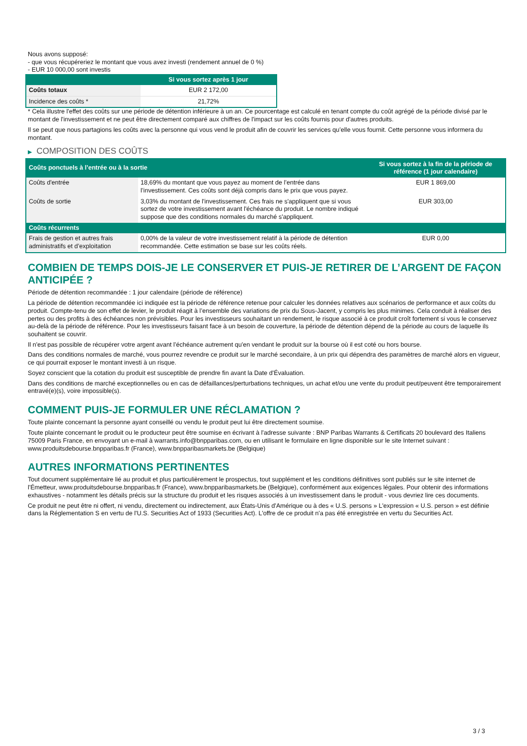Nous avons supposé:
- que vous récupéreriez le montant que vous avez investi (rendement annuel de 0 %)
- EUR 10 000,00 sont investis
| | Si vous sortez après 1 jour |
| --- | --- |
| Coûts totaux | EUR 2 172,00 |
| Incidence des coûts * | 21,72% |
* Cela illustre l'effet des coûts sur une période de détention inférieure à un an. Ce pourcentage est calculé en tenant compte du coût agrégé de la période divisé par le montant de l'investissement et ne peut être directement comparé aux chiffres de l'impact sur les coûts fournis pour d'autres produits.
Il se peut que nous partagions les coûts avec la personne qui vous vend le produit afin de couvrir les services qu’elle vous fournit. Cette personne vous informera du montant.
▶ COMPOSITION DES COÛTS
| Coûts ponctuels à l’entrée ou à la sortie | | Si vous sortez à la fin de la période de référence (1 jour calendaire) |
| --- | --- | --- |
| Coûts d'entrée | 18,69% du montant que vous payez au moment de l’entrée dans l’investissement. Ces coûts sont déjà compris dans le prix que vous payez. | EUR 1 869,00 |
| Coûts de sortie | 3,03% du montant de l'investissement. Ces frais ne s'appliquent que si vous sortez de votre investissement avant l'échéance du produit. Le nombre indiqué suppose que des conditions normales du marché s'appliquent. | EUR 303,00 |
| Coûts récurrents | | |
| Frais de gestion et autres frais administratifs et d’exploitation | 0,00% de la valeur de votre investissement relatif à la période de détention recommandée. Cette estimation se base sur les coûts réels. | EUR 0,00 |
COMBIEN DE TEMPS DOIS-JE LE CONSERVER ET PUIS-JE RETIRER DE L’ARGENT DE FAÇON ANTICIPÉE ?
Période de détention recommandée : 1 jour calendaire (période de référence)
La période de détention recommandée ici indiquée est la période de référence retenue pour calculer les données relatives aux scénarios de performance et aux coûts du produit. Compte-tenu de son effet de levier, le produit réagit à l’ensemble des variations de prix du Sous-Jacent, y compris les plus minimes. Cela conduit à réaliser des pertes ou des profits à des échéances non prévisibles. Pour les investisseurs souhaitant un rendement, le risque associé à ce produit croît fortement si vous le conservez au-delà de la période de référence. Pour les investisseurs faisant face à un besoin de couverture, la période de détention dépend de la période au cours de laquelle ils souhaitent se couvrir.
Il n'est pas possible de récupérer votre argent avant l’échéance autrement qu'en vendant le produit sur la bourse où il est coté ou hors bourse.
Dans des conditions normales de marché, vous pourrez revendre ce produit sur le marché secondaire, à un prix qui dépendra des paramètres de marché alors en vigueur, ce qui pourrait exposer le montant investi à un risque.
Soyez conscient que la cotation du produit est susceptible de prendre fin avant la Date d'Évaluation.
Dans des conditions de marché exceptionnelles ou en cas de défaillances/perturbations techniques, un achat et/ou une vente du produit peut/peuvent être temporairement entravé(e)(s), voire impossible(s).
COMMENT PUIS-JE FORMULER UNE RÉCLAMATION ?
Toute plainte concernant la personne ayant conseillé ou vendu le produit peut lui être directement soumise.
Toute plainte concernant le produit ou le producteur peut être soumise en écrivant à l'adresse suivante : BNP Paribas Warrants & Certificats 20 boulevard des Italiens 75009 Paris France, en envoyant un e-mail à warrants.info@bnpparibas.com, ou en utilisant le formulaire en ligne disponible sur le site Internet suivant : www.produitsdebourse.bnpparibas.fr (France), www.bnpparibasmarkets.be (Belgique)
AUTRES INFORMATIONS PERTINENTES
Tout document supplémentaire lié au produit et plus particulièrement le prospectus, tout supplément et les conditions définitives sont publiés sur le site internet de l'Émetteur, www.produitsdebourse.bnpparibas.fr (France), www.bnpparibasmarkets.be (Belgique), conformément aux exigences légales. Pour obtenir des informations exhaustives - notamment les détails précis sur la structure du produit et les risques associés à un investissement dans le produit - vous devriez lire ces documents.
Ce produit ne peut être ni offert, ni vendu, directement ou indirectement, aux États-Unis d'Amérique ou à des « U.S. persons » L'expression « U.S. person » est définie dans la Réglementation S en vertu de l'U.S. Securities Act of 1933 (Securities Act). L'offre de ce produit n'a pas été enregistrée en vertu du Securities Act.
3 / 3